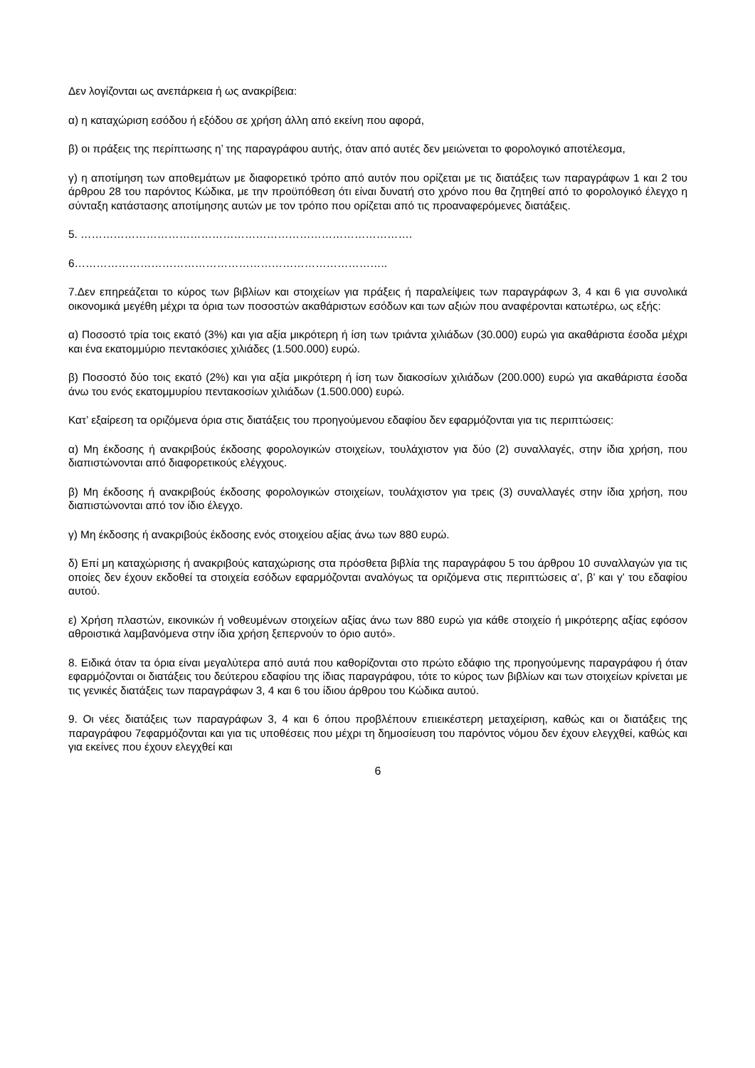Δεν λογίζονται ως ανεπάρκεια ή ως ανακρίβεια:
α) η καταχώριση εσόδου ή εξόδου σε χρήση άλλη από εκείνη που αφορά,
β) οι πράξεις της περίπτωσης η’ της παραγράφου αυτής, όταν από αυτές δεν μειώνεται το φορολογικό αποτέλεσμα,
γ) η αποτίμηση των αποθεμάτων με διαφορετικό τρόπο από αυτόν που ορίζεται με τις διατάξεις των παραγράφων 1 και 2 του άρθρου 28 του παρόντος Κώδικα, με την προϋπόθεση ότι είναι δυνατή στο χρόνο που θα ζητηθεί από το φορολογικό έλεγχο η σύνταξη κατάστασης αποτίμησης αυτών με τον τρόπο που ορίζεται από τις προαναφερόμενες διατάξεις.
5. ……………………………………………………………………………….
6…………………………………………………………………………..
7.Δεν επηρεάζεται το κύρος των βιβλίων και στοιχείων για πράξεις ή παραλείψεις των παραγράφων 3, 4 και 6 για συνολικά οικονομικά μεγέθη μέχρι τα όρια των ποσοστών ακαθάριστων εσόδων και των αξιών που αναφέρονται κατωτέρω, ως εξής:
α) Ποσοστό τρία τοις εκατό (3%) και για αξία μικρότερη ή ίση των τριάντα χιλιάδων (30.000) ευρώ για ακαθάριστα έσοδα μέχρι και ένα εκατομμύριο πεντακόσιες χιλιάδες (1.500.000) ευρώ.
β) Ποσοστό δύο τοις εκατό (2%) και για αξία μικρότερη ή ίση των διακοσίων χιλιάδων (200.000) ευρώ για ακαθάριστα έσοδα άνω του ενός εκατομμυρίου πεντακοσίων χιλιάδων (1.500.000) ευρώ.
Κατ’ εξαίρεση τα οριζόμενα όρια στις διατάξεις του προηγούμενου εδαφίου δεν εφαρμόζονται για τις περιπτώσεις:
α) Μη έκδοσης ή ανακριβούς έκδοσης φορολογικών στοιχείων, τουλάχιστον για δύο (2) συναλλαγές, στην ίδια χρήση, που διαπιστώνονται από διαφορετικούς ελέγχους.
β) Μη έκδοσης ή ανακριβούς έκδοσης φορολογικών στοιχείων, τουλάχιστον για τρεις (3) συναλλαγές στην ίδια χρήση, που διαπιστώνονται από τον ίδιο έλεγχο.
γ) Μη έκδοσης ή ανακριβούς έκδοσης ενός στοιχείου αξίας άνω των 880 ευρώ.
δ) Επί μη καταχώρισης ή ανακριβούς καταχώρισης στα πρόσθετα βιβλία της παραγράφου 5 του άρθρου 10 συναλλαγών για τις οποίες δεν έχουν εκδοθεί τα στοιχεία εσόδων εφαρμόζονται αναλόγως τα οριζόμενα στις περιπτώσεις α’, β’ και γ’ του εδαφίου αυτού.
ε) Χρήση πλαστών, εικονικών ή νοθευμένων στοιχείων αξίας άνω των 880 ευρώ για κάθε στοιχείο ή μικρότερης αξίας εφόσον αθροιστικά λαμβανόμενα στην ίδια χρήση ξεπερνούν το όριο αυτό».
8. Ειδικά όταν τα όρια είναι μεγαλύτερα από αυτά που καθορίζονται στο πρώτο εδάφιο της προηγούμενης παραγράφου ή όταν εφαρμόζονται οι διατάξεις του δεύτερου εδαφίου της ίδιας παραγράφου, τότε το κύρος των βιβλίων και των στοιχείων κρίνεται με τις γενικές διατάξεις των παραγράφων 3, 4 και 6 του ίδιου άρθρου του Κώδικα αυτού.
9. Οι νέες διατάξεις των παραγράφων 3, 4 και 6 όπου προβλέπουν επιεικέστερη μεταχείριση, καθώς και οι διατάξεις της παραγράφου 7εφαρμόζονται και για τις υποθέσεις που μέχρι τη δημοσίευση του παρόντος νόμου δεν έχουν ελεγχθεί, καθώς και για εκείνες που έχουν ελεγχθεί και
6